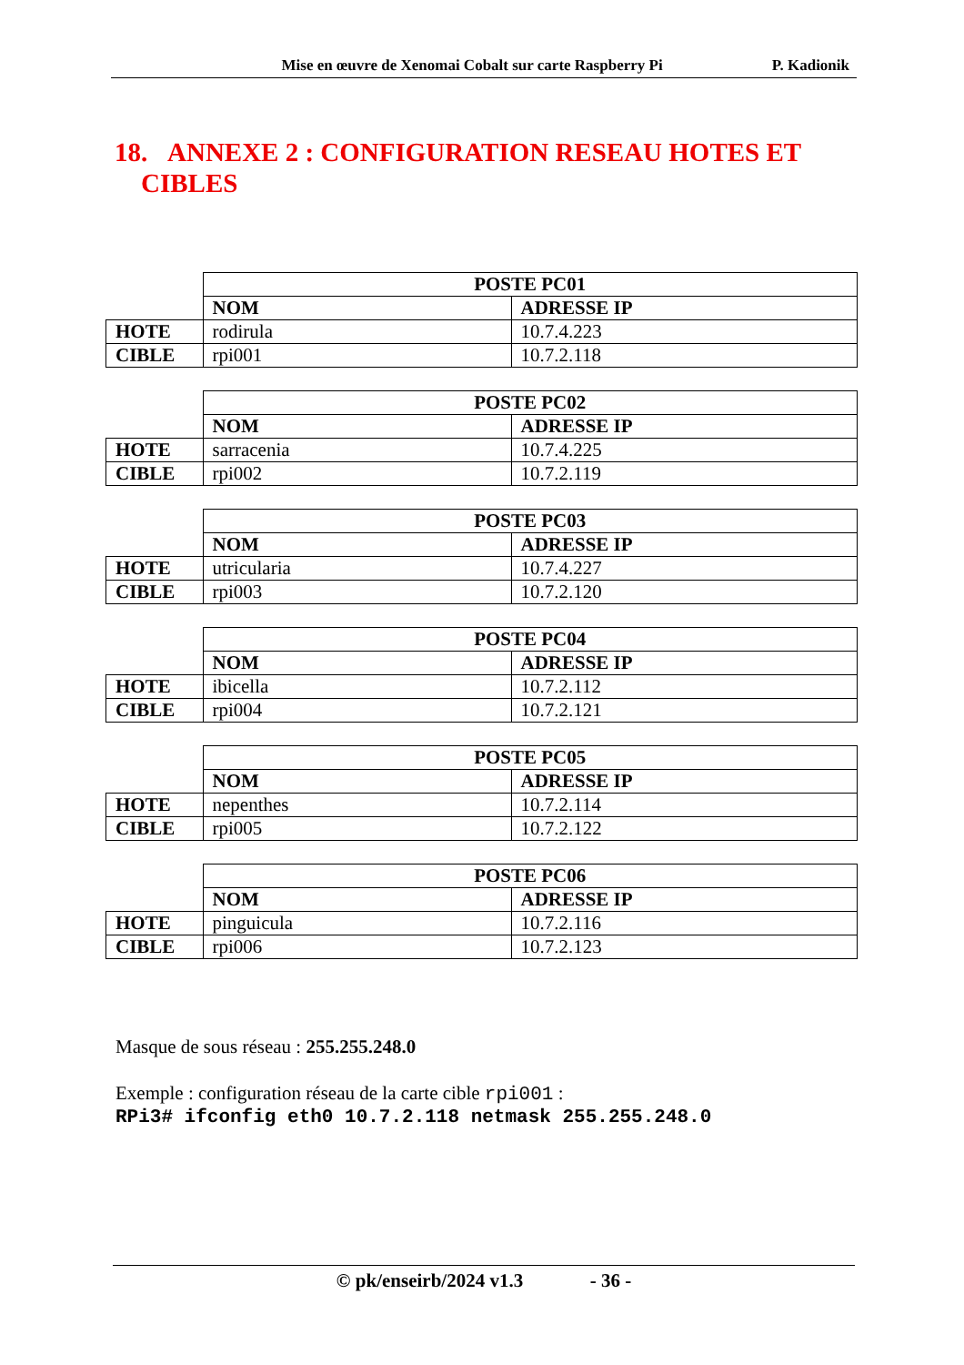Mise en œuvre de Xenomai Cobalt sur carte Raspberry Pi P. Kadionik
18. ANNEXE 2 : CONFIGURATION RESEAU HOTES ET
CIBLES
| | POSTE PC01 | |
| | NOM | ADRESSE IP |
| HOTE | rodirula | 10.7.4.223 |
| CIBLE | rpi001 | 10.7.2.118 |
| | POSTE PC02 | |
| | NOM | ADRESSE IP |
| HOTE | sarracenia | 10.7.4.225 |
| CIBLE | rpi002 | 10.7.2.119 |
| | POSTE PC03 | |
| | NOM | ADRESSE IP |
| HOTE | utricularia | 10.7.4.227 |
| CIBLE | rpi003 | 10.7.2.120 |
| | POSTE PC04 | |
| | NOM | ADRESSE IP |
| HOTE | ibicella | 10.7.2.112 |
| CIBLE | rpi004 | 10.7.2.121 |
| | POSTE PC05 | |
| | NOM | ADRESSE IP |
| HOTE | nepenthes | 10.7.2.114 |
| CIBLE | rpi005 | 10.7.2.122 |
| | POSTE PC06 | |
| | NOM | ADRESSE IP |
| HOTE | pinguicula | 10.7.2.116 |
| CIBLE | rpi006 | 10.7.2.123 |
Masque de sous réseau : 255.255.248.0
Exemple : configuration réseau de la carte cible rpi001 :
RPi3# ifconfig eth0 10.7.2.118 netmask 255.255.248.0
© pk/enseirb/2024 v1.3 - 36 -